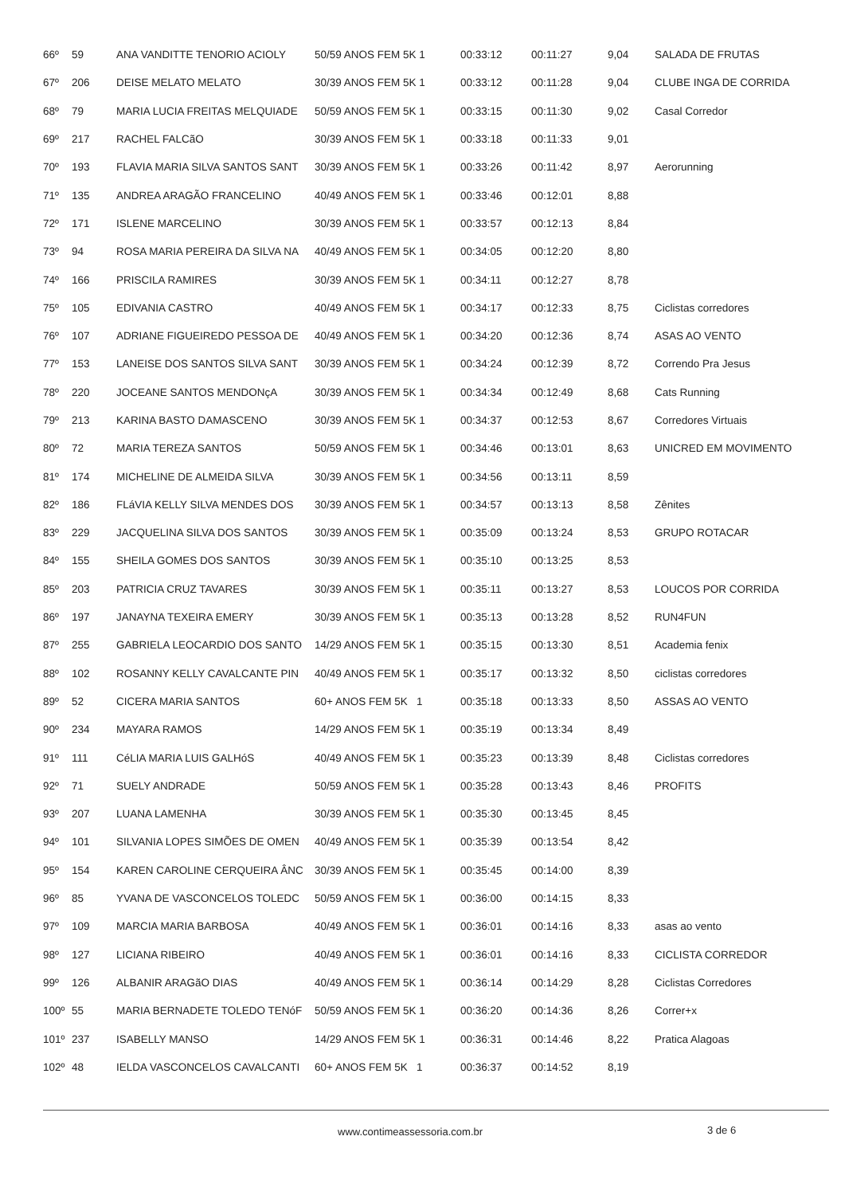| 66º | 59 | ANA VANDITTE TENORIO ACIOLY | 50/59 ANOS FEM 5K 1 | 00:33:12 | 00:11:27 | 9,04 | SALADA DE FRUTAS |
| 67º | 206 | DEISE MELATO MELATO | 30/39 ANOS FEM 5K 1 | 00:33:12 | 00:11:28 | 9,04 | CLUBE INGA DE CORRIDA |
| 68º | 79 | MARIA LUCIA FREITAS MELQUIADE | 50/59 ANOS FEM 5K 1 | 00:33:15 | 00:11:30 | 9,02 | Casal Corredor |
| 69º | 217 | RACHEL FALCãO | 30/39 ANOS FEM 5K 1 | 00:33:18 | 00:11:33 | 9,01 | |
| 70º | 193 | FLAVIA MARIA SILVA SANTOS SANT | 30/39 ANOS FEM 5K 1 | 00:33:26 | 00:11:42 | 8,97 | Aerorunning |
| 71º | 135 | ANDREA ARAGÃO FRANCELINO | 40/49 ANOS FEM 5K 1 | 00:33:46 | 00:12:01 | 8,88 | |
| 72º | 171 | ISLENE MARCELINO | 30/39 ANOS FEM 5K 1 | 00:33:57 | 00:12:13 | 8,84 | |
| 73º | 94 | ROSA MARIA PEREIRA DA SILVA NA | 40/49 ANOS FEM 5K 1 | 00:34:05 | 00:12:20 | 8,80 | |
| 74º | 166 | PRISCILA RAMIRES | 30/39 ANOS FEM 5K 1 | 00:34:11 | 00:12:27 | 8,78 | |
| 75º | 105 | EDIVANIA CASTRO | 40/49 ANOS FEM 5K 1 | 00:34:17 | 00:12:33 | 8,75 | Ciclistas corredores |
| 76º | 107 | ADRIANE FIGUEIREDO PESSOA DE | 40/49 ANOS FEM 5K 1 | 00:34:20 | 00:12:36 | 8,74 | ASAS AO VENTO |
| 77º | 153 | LANEISE DOS SANTOS SILVA SANT | 30/39 ANOS FEM 5K 1 | 00:34:24 | 00:12:39 | 8,72 | Correndo Pra Jesus |
| 78º | 220 | JOCEANE SANTOS MENDONçA | 30/39 ANOS FEM 5K 1 | 00:34:34 | 00:12:49 | 8,68 | Cats Running |
| 79º | 213 | KARINA BASTO DAMASCENO | 30/39 ANOS FEM 5K 1 | 00:34:37 | 00:12:53 | 8,67 | Corredores Virtuais |
| 80º | 72 | MARIA TEREZA SANTOS | 50/59 ANOS FEM 5K 1 | 00:34:46 | 00:13:01 | 8,63 | UNICRED EM MOVIMENTO |
| 81º | 174 | MICHELINE DE ALMEIDA SILVA | 30/39 ANOS FEM 5K 1 | 00:34:56 | 00:13:11 | 8,59 | |
| 82º | 186 | FLáVIA KELLY SILVA MENDES DOS | 30/39 ANOS FEM 5K 1 | 00:34:57 | 00:13:13 | 8,58 | Zênites |
| 83º | 229 | JACQUELINA SILVA DOS SANTOS | 30/39 ANOS FEM 5K 1 | 00:35:09 | 00:13:24 | 8,53 | GRUPO ROTACAR |
| 84º | 155 | SHEILA GOMES DOS SANTOS | 30/39 ANOS FEM 5K 1 | 00:35:10 | 00:13:25 | 8,53 | |
| 85º | 203 | PATRICIA CRUZ TAVARES | 30/39 ANOS FEM 5K 1 | 00:35:11 | 00:13:27 | 8,53 | LOUCOS POR CORRIDA |
| 86º | 197 | JANAYNA TEXEIRA EMERY | 30/39 ANOS FEM 5K 1 | 00:35:13 | 00:13:28 | 8,52 | RUN4FUN |
| 87º | 255 | GABRIELA LEOCARDIO DOS SANTO | 14/29 ANOS FEM 5K 1 | 00:35:15 | 00:13:30 | 8,51 | Academia fenix |
| 88º | 102 | ROSANNY KELLY CAVALCANTE PIN | 40/49 ANOS FEM 5K 1 | 00:35:17 | 00:13:32 | 8,50 | ciclistas corredores |
| 89º | 52 | CICERA MARIA SANTOS | 60+ ANOS FEM 5K 1 | 00:35:18 | 00:13:33 | 8,50 | ASSAS AO VENTO |
| 90º | 234 | MAYARA RAMOS | 14/29 ANOS FEM 5K 1 | 00:35:19 | 00:13:34 | 8,49 | |
| 91º | 111 | CéLIA MARIA LUIS GALHóS | 40/49 ANOS FEM 5K 1 | 00:35:23 | 00:13:39 | 8,48 | Ciclistas corredores |
| 92º | 71 | SUELY ANDRADE | 50/59 ANOS FEM 5K 1 | 00:35:28 | 00:13:43 | 8,46 | PROFITS |
| 93º | 207 | LUANA LAMENHA | 30/39 ANOS FEM 5K 1 | 00:35:30 | 00:13:45 | 8,45 | |
| 94º | 101 | SILVANIA LOPES SIMÕES DE OMEN | 40/49 ANOS FEM 5K 1 | 00:35:39 | 00:13:54 | 8,42 | |
| 95º | 154 | KAREN CAROLINE CERQUEIRA ÂNC | 30/39 ANOS FEM 5K 1 | 00:35:45 | 00:14:00 | 8,39 | |
| 96º | 85 | YVANA DE VASCONCELOS TOLEDC | 50/59 ANOS FEM 5K 1 | 00:36:00 | 00:14:15 | 8,33 | |
| 97º | 109 | MARCIA MARIA BARBOSA | 40/49 ANOS FEM 5K 1 | 00:36:01 | 00:14:16 | 8,33 | asas ao vento |
| 98º | 127 | LICIANA RIBEIRO | 40/49 ANOS FEM 5K 1 | 00:36:01 | 00:14:16 | 8,33 | CICLISTA CORREDOR |
| 99º | 126 | ALBANIR ARAGãO DIAS | 40/49 ANOS FEM 5K 1 | 00:36:14 | 00:14:29 | 8,28 | Ciclistas Corredores |
| 100º | 55 | MARIA BERNADETE TOLEDO TENóF | 50/59 ANOS FEM 5K 1 | 00:36:20 | 00:14:36 | 8,26 | Correr+x |
| 101º | 237 | ISABELLY MANSO | 14/29 ANOS FEM 5K 1 | 00:36:31 | 00:14:46 | 8,22 | Pratica Alagoas |
| 102º | 48 | IELDA VASCONCELOS CAVALCANTI | 60+ ANOS FEM 5K 1 | 00:36:37 | 00:14:52 | 8,19 | |
www.contimeassessoria.com.br 3 de 6